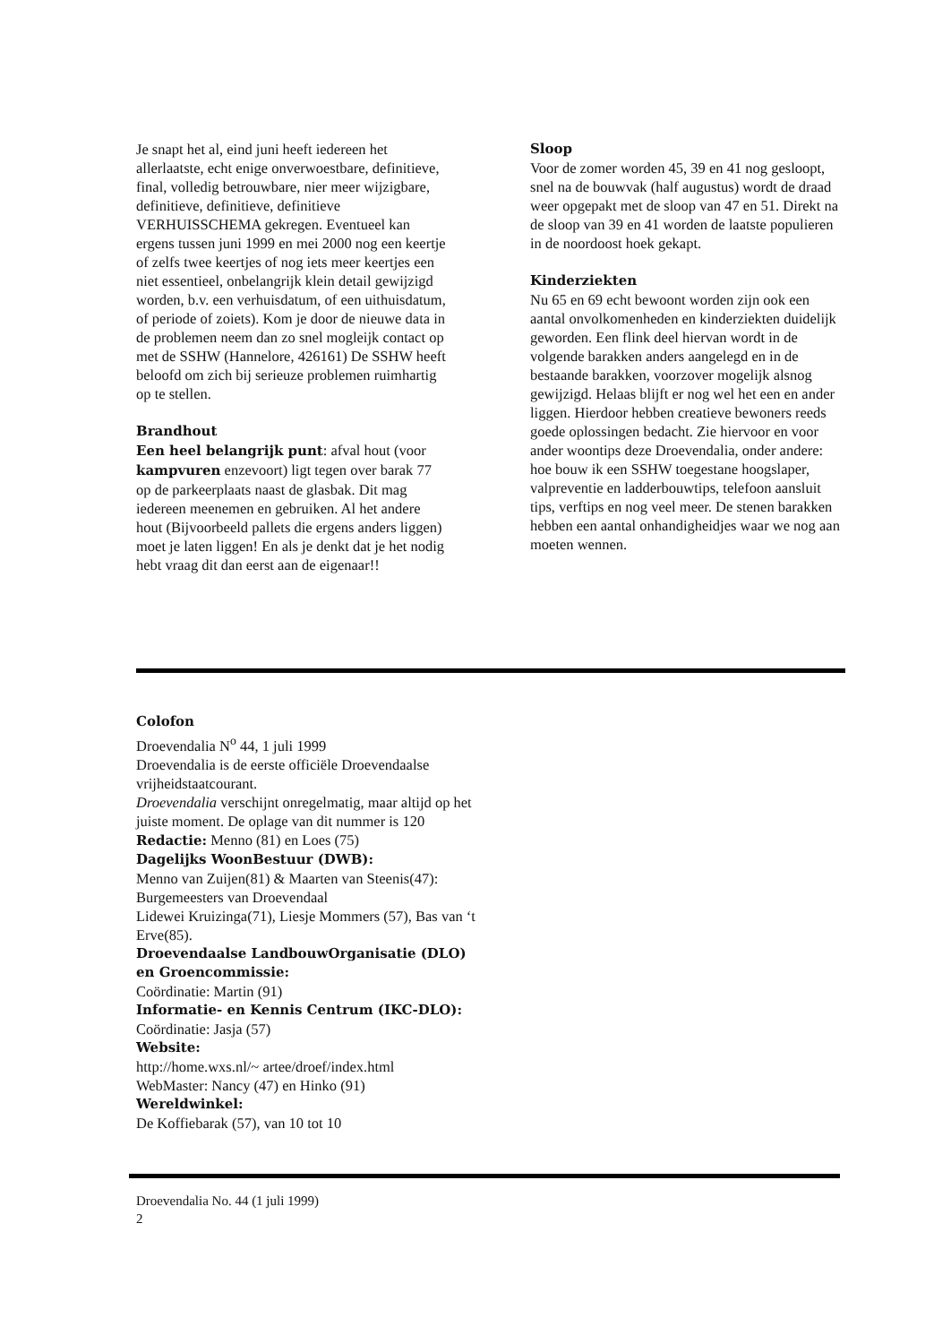Je snapt het al, eind juni heeft iedereen het allerlaatste, echt enige onverwoestbare, definitieve, final, volledig betrouwbare, nier meer wijzigbare, definitieve, definitieve, definitieve VERHUISSCHEMA gekregen. Eventueel kan ergens tussen juni 1999 en mei 2000 nog een keertje of zelfs twee keertjes of nog iets meer keertjes een niet essentieel, onbelangrijk klein detail gewijzigd worden, b.v. een verhuisdatum, of een uithuisdatum, of periode of zoiets). Kom je door de nieuwe data in de problemen neem dan zo snel mogleijk contact op met de SSHW (Hannelore, 426161) De SSHW heeft beloofd om zich bij serieuze problemen ruimhartig op te stellen.
Brandhout
Een heel belangrijk punt: afval hout (voor kampvuren enzevoort) ligt tegen over barak 77 op de parkeerplaats naast de glasbak. Dit mag iedereen meenemen en gebruiken. Al het andere hout (Bijvoorbeeld pallets die ergens anders liggen) moet je laten liggen! En als je denkt dat je het nodig hebt vraag dit dan eerst aan de eigenaar!!
Sloop
Voor de zomer worden 45, 39 en 41 nog gesloopt, snel na de bouwvak (half augustus) wordt de draad weer opgepakt met de sloop van 47 en 51. Direkt na de sloop van 39 en 41 worden de laatste populieren in de noordoost hoek gekapt.
Kinderziekten
Nu 65 en 69 echt bewoont worden zijn ook een aantal onvolkomenheden en kinderziekten duidelijk geworden. Een flink deel hiervan wordt in de volgende barakken anders aangelegd en in de bestaande barakken, voorzover mogelijk alsnog gewijzigd. Helaas blijft er nog wel het een en ander liggen. Hierdoor hebben creatieve bewoners reeds goede oplossingen bedacht. Zie hiervoor en voor ander woontips deze Droevendalia, onder andere: hoe bouw ik een SSHW toegestane hoogslaper, valpreventie en ladderbouwtips, telefoon aansluit tips, verftips en nog veel meer. De stenen barakken hebben een aantal onhandigheidjes waar we nog aan moeten wennen.
Colofon
Droevendalia N<sup>o</sup> 44, 1 juli 1999
Droevendalia is de eerste officiële Droevendaalse vrijheidstaatcourant.
Droevendalia verschijnt onregelmatig, maar altijd op het juiste moment. De oplage van dit nummer is 120
Redactie: Menno (81) en Loes (75)
Dagelijks WoonBestuur (DWB):
Menno van Zuijen(81) & Maarten van Steenis(47): Burgemeesters van Droevendaal
Lidewei Kruizinga(71), Liesje Mommers (57), Bas van ‘t Erve(85).
Droevendaalse LandbouwOrganisatie (DLO) en Groencommissie:
Coördinatie: Martin (91)
Informatie- en Kennis Centrum (IKC-DLO):
Coördinatie: Jasja (57)
Website:
http://home.wxs.nl/~ artee/droef/index.html
WebMaster: Nancy (47) en Hinko (91)
Wereldwinkel:
De Koffiebarak (57), van 10 tot 10
Droevendalia No. 44 (1 juli 1999)
2